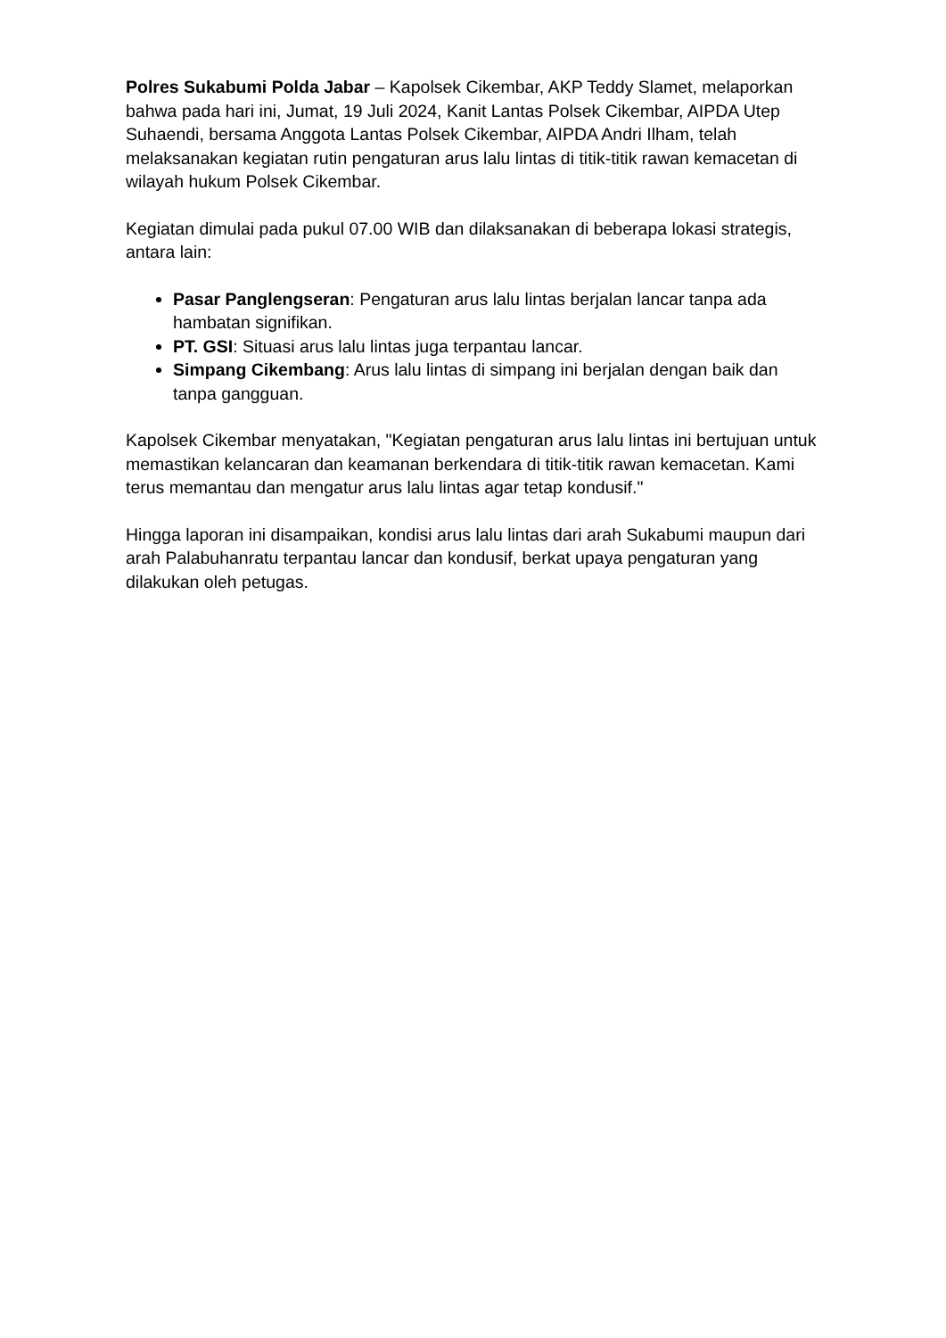Polres Sukabumi Polda Jabar – Kapolsek Cikembar, AKP Teddy Slamet, melaporkan bahwa pada hari ini, Jumat, 19 Juli 2024, Kanit Lantas Polsek Cikembar, AIPDA Utep Suhaendi, bersama Anggota Lantas Polsek Cikembar, AIPDA Andri Ilham, telah melaksanakan kegiatan rutin pengaturan arus lalu lintas di titik-titik rawan kemacetan di wilayah hukum Polsek Cikembar.
Kegiatan dimulai pada pukul 07.00 WIB dan dilaksanakan di beberapa lokasi strategis, antara lain:
Pasar Panglengseran: Pengaturan arus lalu lintas berjalan lancar tanpa ada hambatan signifikan.
PT. GSI: Situasi arus lalu lintas juga terpantau lancar.
Simpang Cikembang: Arus lalu lintas di simpang ini berjalan dengan baik dan tanpa gangguan.
Kapolsek Cikembar menyatakan, "Kegiatan pengaturan arus lalu lintas ini bertujuan untuk memastikan kelancaran dan keamanan berkendara di titik-titik rawan kemacetan. Kami terus memantau dan mengatur arus lalu lintas agar tetap kondusif."
Hingga laporan ini disampaikan, kondisi arus lalu lintas dari arah Sukabumi maupun dari arah Palabuhanratu terpantau lancar dan kondusif, berkat upaya pengaturan yang dilakukan oleh petugas.